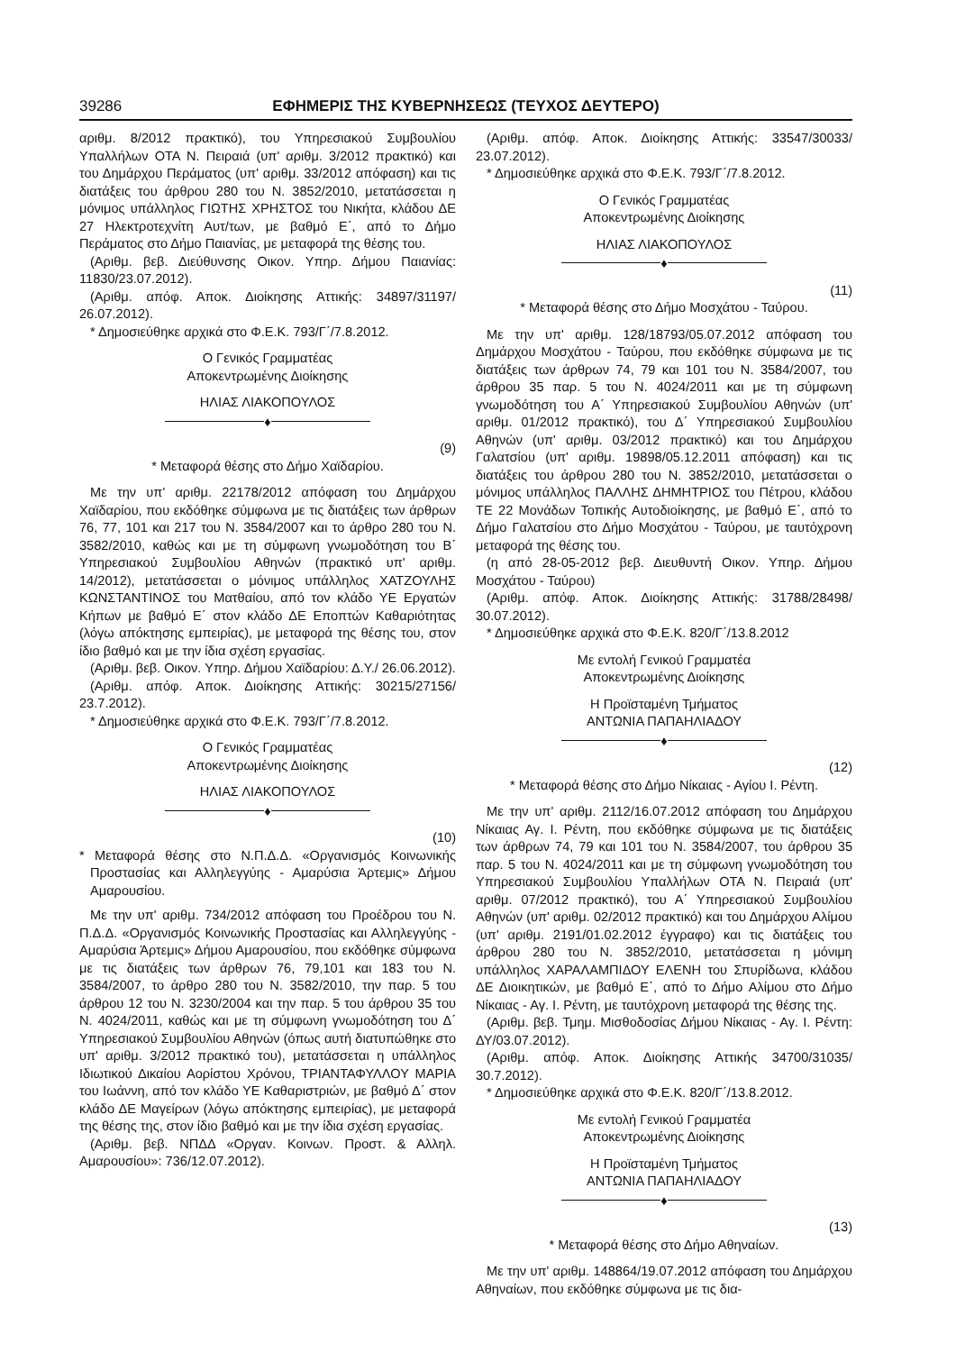39286 ΕΦΗΜΕΡΙΣ ΤΗΣ ΚΥΒΕΡΝΗΣΕΩΣ (ΤΕΥΧΟΣ ΔΕΥΤΕΡΟ)
αριθμ. 8/2012 πρακτικό), του Υπηρεσιακού Συμβουλίου Υπαλλήλων ΟΤΑ Ν. Πειραιά (υπ' αριθμ. 3/2012 πρακτικό) και του Δημάρχου Περάματος (υπ' αριθμ. 33/2012 απόφαση) και τις διατάξεις του άρθρου 280 του Ν. 3852/2010, μετατάσσεται η μόνιμος υπάλληλος ΓΙΩΤΗΣ ΧΡΗΣΤΟΣ του Νικήτα, κλάδου ΔΕ 27 Ηλεκτροτεχνίτη Αυτ/των, με βαθμό Ε΄, από το Δήμο Περάματος στο Δήμο Παιανίας, με μεταφορά της θέσης του.
(Αριθμ. βεβ. Διεύθυνσης Οικον. Υπηρ. Δήμου Παιανίας: 11830/23.07.2012).
(Αριθμ. απόφ. Αποκ. Διοίκησης Αττικής: 34897/31197/ 26.07.2012).
* Δημοσιεύθηκε αρχικά στο Φ.Ε.Κ. 793/Γ΄/7.8.2012.
Ο Γενικός Γραμματέας
Αποκεντρωμένης Διοίκησης
ΗΛΙΑΣ ΛΙΑΚΟΠΟΥΛΟΣ
♦
(9)
* Μεταφορά θέσης στο Δήμο Χαϊδαρίου.
Με την υπ' αριθμ. 22178/2012 απόφαση του Δημάρχου Χαϊδαρίου, που εκδόθηκε σύμφωνα με τις διατάξεις των άρθρων 76, 77, 101 και 217 του Ν. 3584/2007 και το άρθρο 280 του Ν. 3582/2010, καθώς και με τη σύμφωνη γνωμοδότηση του Β΄ Υπηρεσιακού Συμβουλίου Αθηνών (πρακτικό υπ' αριθμ. 14/2012), μετατάσσεται ο μόνιμος υπάλληλος ΧΑΤΖΟΥΛΗΣ ΚΩΝΣΤΑΝΤΙΝΟΣ του Ματθαίου, από τον κλάδο ΥΕ Εργατών Κήπων με βαθμό Ε΄ στον κλάδο ΔΕ Εποπτών Καθαριότητας (λόγω απόκτησης εμπειρίας), με μεταφορά της θέσης του, στον ίδιο βαθμό και με την ίδια σχέση εργασίας.
(Αριθμ. βεβ. Οικον. Υπηρ. Δήμου Χαϊδαρίου: Δ.Υ./ 26.06.2012).
(Αριθμ. απόφ. Αποκ. Διοίκησης Αττικής: 30215/27156/ 23.7.2012).
* Δημοσιεύθηκε αρχικά στο Φ.Ε.Κ. 793/Γ΄/7.8.2012.
Ο Γενικός Γραμματέας
Αποκεντρωμένης Διοίκησης
ΗΛΙΑΣ ΛΙΑΚΟΠΟΥΛΟΣ
♦
(10)
* Μεταφορά θέσης στο Ν.Π.Δ.Δ. «Οργανισμός Κοινωνικής Προστασίας και Αλληλεγγύης - Αμαρύσια Άρτεμις» Δήμου Αμαρουσίου.
Με την υπ' αριθμ. 734/2012 απόφαση του Προέδρου του Ν. Π.Δ.Δ. «Οργανισμός Κοινωνικής Προστασίας και Αλληλεγγύης - Αμαρύσια Άρτεμις» Δήμου Αμαρουσίου, που εκδόθηκε σύμφωνα με τις διατάξεις των άρθρων 76, 79,101 και 183 του Ν. 3584/2007, το άρθρο 280 του Ν. 3582/2010, την παρ. 5 του άρθρου 12 του Ν. 3230/2004 και την παρ. 5 του άρθρου 35 του Ν. 4024/2011, καθώς και με τη σύμφωνη γνωμοδότηση του Δ΄ Υπηρεσιακού Συμβουλίου Αθηνών (όπως αυτή διατυπώθηκε στο υπ' αριθμ. 3/2012 πρακτικό του), μετατάσσεται η υπάλληλος Ιδιωτικού Δικαίου Αορίστου Χρόνου, ΤΡΙΑΝΤΑΦΥΛΛΟΥ ΜΑΡΙΑ του Ιωάννη, από τον κλάδο ΥΕ Καθαριστριών, με βαθμό Δ΄ στον κλάδο ΔΕ Μαγείρων (λόγω απόκτησης εμπειρίας), με μεταφορά της θέσης της, στον ίδιο βαθμό και με την ίδια σχέση εργασίας.
(Αριθμ. βεβ. ΝΠΔΔ «Οργαν. Κοινων. Προστ. & Αλληλ. Αμαρουσίου»: 736/12.07.2012).
(Αριθμ. απόφ. Αποκ. Διοίκησης Αττικής: 33547/30033/ 23.07.2012).
* Δημοσιεύθηκε αρχικά στο Φ.Ε.Κ. 793/Γ΄/7.8.2012.
Ο Γενικός Γραμματέας
Αποκεντρωμένης Διοίκησης
ΗΛΙΑΣ ΛΙΑΚΟΠΟΥΛΟΣ
♦
(11)
* Μεταφορά θέσης στο Δήμο Μοσχάτου - Ταύρου.
Με την υπ' αριθμ. 128/18793/05.07.2012 απόφαση του Δημάρχου Μοσχάτου - Ταύρου, που εκδόθηκε σύμφωνα με τις διατάξεις των άρθρων 74, 79 και 101 του Ν. 3584/2007, του άρθρου 35 παρ. 5 του Ν. 4024/2011 και με τη σύμφωνη γνωμοδότηση του Α΄ Υπηρεσιακού Συμβουλίου Αθηνών (υπ' αριθμ. 01/2012 πρακτικό), του Δ΄ Υπηρεσιακού Συμβουλίου Αθηνών (υπ' αριθμ. 03/2012 πρακτικό) και του Δημάρχου Γαλατσίου (υπ' αριθμ. 19898/05.12.2011 απόφαση) και τις διατάξεις του άρθρου 280 του Ν. 3852/2010, μετατάσσεται ο μόνιμος υπάλληλος ΠΑΛΛΗΣ ΔΗΜΗΤΡΙΟΣ του Πέτρου, κλάδου ΤΕ 22 Μονάδων Τοπικής Αυτοδιοίκησης, με βαθμό Ε΄, από το Δήμο Γαλατσίου στο Δήμο Μοσχάτου - Ταύρου, με ταυτόχρονη μεταφορά της θέσης του.
(η από 28-05-2012 βεβ. Διευθυντή Οικον. Υπηρ. Δήμου Μοσχάτου - Ταύρου)
(Αριθμ. απόφ. Αποκ. Διοίκησης Αττικής: 31788/28498/ 30.07.2012).
* Δημοσιεύθηκε αρχικά στο Φ.Ε.Κ. 820/Γ΄/13.8.2012
Με εντολή Γενικού Γραμματέα
Αποκεντρωμένης Διοίκησης
Η Προϊσταμένη Τμήματος
ΑΝΤΩΝΙΑ ΠΑΠΑΗΛΙΑΔΟΥ
♦
(12)
* Μεταφορά θέσης στο Δήμο Νίκαιας - Αγίου Ι. Ρέντη.
Με την υπ' αριθμ. 2112/16.07.2012 απόφαση του Δημάρχου Νίκαιας Αγ. Ι. Ρέντη, που εκδόθηκε σύμφωνα με τις διατάξεις των άρθρων 74, 79 και 101 του Ν. 3584/2007, του άρθρου 35 παρ. 5 του Ν. 4024/2011 και με τη σύμφωνη γνωμοδότηση του Υπηρεσιακού Συμβουλίου Υπαλλήλων ΟΤΑ Ν. Πειραιά (υπ' αριθμ. 07/2012 πρακτικό), του Α΄ Υπηρεσιακού Συμβουλίου Αθηνών (υπ' αριθμ. 02/2012 πρακτικό) και του Δημάρχου Αλίμου (υπ' αριθμ. 2191/01.02.2012 έγγραφο) και τις διατάξεις του άρθρου 280 του Ν. 3852/2010, μετατάσσεται η μόνιμη υπάλληλος ΧΑΡΑΛΑΜΠΙΔΟΥ ΕΛΕΝΗ του Σπυρίδωνα, κλάδου ΔΕ Διοικητικών, με βαθμό Ε΄, από το Δήμο Αλίμου στο Δήμο Νίκαιας - Αγ. Ι. Ρέντη, με ταυτόχρονη μεταφορά της θέσης της.
(Αριθμ. βεβ. Τμημ. Μισθοδοσίας Δήμου Νίκαιας - Αγ. Ι. Ρέντη: ΔΥ/03.07.2012).
(Αριθμ. απόφ. Αποκ. Διοίκησης Αττικής 34700/31035/ 30.7.2012).
* Δημοσιεύθηκε αρχικά στο Φ.Ε.Κ. 820/Γ΄/13.8.2012.
Με εντολή Γενικού Γραμματέα
Αποκεντρωμένης Διοίκησης
Η Προϊσταμένη Τμήματος
ΑΝΤΩΝΙΑ ΠΑΠΑΗΛΙΑΔΟΥ
♦
(13)
* Μεταφορά θέσης στο Δήμο Αθηναίων.
Με την υπ' αριθμ. 148864/19.07.2012 απόφαση του Δημάρχου Αθηναίων, που εκδόθηκε σύμφωνα με τις δια-